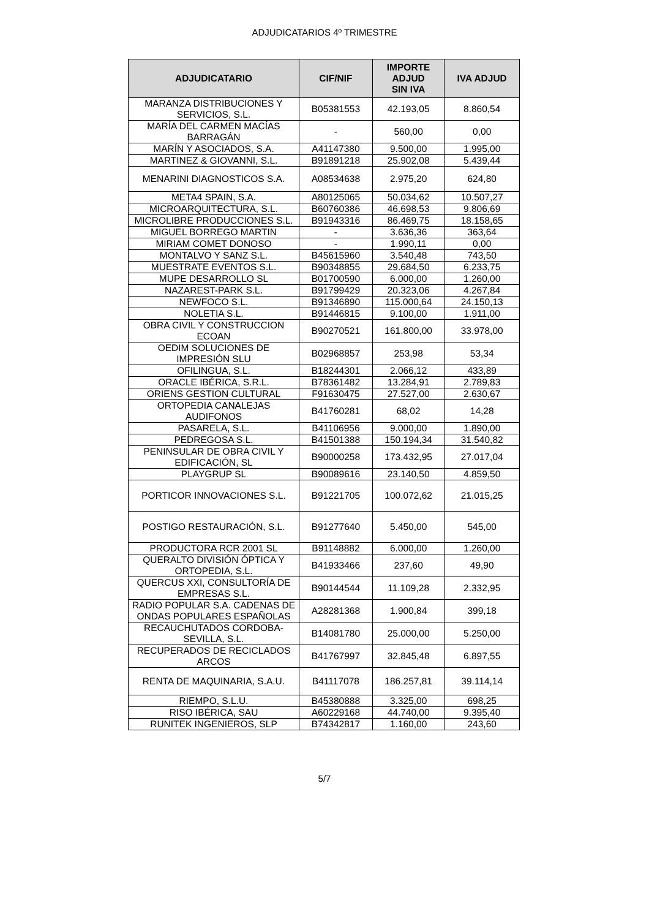ADJUDICATARIOS 4º TRIMESTRE
| ADJUDICATARIO | CIF/NIF | IMPORTE ADJUD SIN IVA | IVA ADJUD |
| --- | --- | --- | --- |
| MARANZA DISTRIBUCIONES Y SERVICIOS, S.L. | B05381553 | 42.193,05 | 8.860,54 |
| MARÍA DEL CARMEN MACÍAS BARRAGÁN | - | 560,00 | 0,00 |
| MARÍN Y ASOCIADOS, S.A. | A41147380 | 9.500,00 | 1.995,00 |
| MARTINEZ & GIOVANNI, S.L. | B91891218 | 25.902,08 | 5.439,44 |
| MENARINI DIAGNOSTICOS S.A. | A08534638 | 2.975,20 | 624,80 |
| META4 SPAIN, S.A. | A80125065 | 50.034,62 | 10.507,27 |
| MICROARQUITECTURA, S.L. | B60760386 | 46.698,53 | 9.806,69 |
| MICROLIBRE PRODUCCIONES S.L. | B91943316 | 86.469,75 | 18.158,65 |
| MIGUEL BORREGO MARTIN | - | 3.636,36 | 363,64 |
| MIRIAM COMET DONOSO | - | 1.990,11 | 0,00 |
| MONTALVO Y SANZ S.L. | B45615960 | 3.540,48 | 743,50 |
| MUESTRATE EVENTOS S.L. | B90348855 | 29.684,50 | 6.233,75 |
| MUPE DESARROLLO SL | B01700590 | 6.000,00 | 1.260,00 |
| NAZAREST-PARK S.L. | B91799429 | 20.323,06 | 4.267,84 |
| NEWFOCO S.L. | B91346890 | 115.000,64 | 24.150,13 |
| NOLETIA S.L. | B91446815 | 9.100,00 | 1.911,00 |
| OBRA CIVIL Y CONSTRUCCION ECOAN | B90270521 | 161.800,00 | 33.978,00 |
| OEDIM SOLUCIONES DE IMPRESIÓN SLU | B02968857 | 253,98 | 53,34 |
| OFILINGUA, S.L. | B18244301 | 2.066,12 | 433,89 |
| ORACLE IBÉRICA, S.R.L. | B78361482 | 13.284,91 | 2.789,83 |
| ORIENS GESTION CULTURAL | F91630475 | 27.527,00 | 2.630,67 |
| ORTOPEDIA CANALEJAS AUDIFONOS | B41760281 | 68,02 | 14,28 |
| PASARELA, S.L. | B41106956 | 9.000,00 | 1.890,00 |
| PEDREGOSA S.L. | B41501388 | 150.194,34 | 31.540,82 |
| PENINSULAR DE OBRA CIVIL Y EDIFICACIÓN, SL | B90000258 | 173.432,95 | 27.017,04 |
| PLAYGRUP SL | B90089616 | 23.140,50 | 4.859,50 |
| PORTICOR INNOVACIONES S.L. | B91221705 | 100.072,62 | 21.015,25 |
| POSTIGO RESTAURACIÓN, S.L. | B91277640 | 5.450,00 | 545,00 |
| PRODUCTORA RCR 2001 SL | B91148882 | 6.000,00 | 1.260,00 |
| QUERALTO DIVISIÓN ÓPTICA Y ORTOPEDIA, S.L. | B41933466 | 237,60 | 49,90 |
| QUERCUS XXI, CONSULTORÍA DE EMPRESAS S.L. | B90144544 | 11.109,28 | 2.332,95 |
| RADIO POPULAR S.A. CADENAS DE ONDAS POPULARES ESPAÑOLAS | A28281368 | 1.900,84 | 399,18 |
| RECAUCHUTADOS CORDOBA-SEVILLA, S.L. | B14081780 | 25.000,00 | 5.250,00 |
| RECUPERADOS DE RECICLADOS ARCOS | B41767997 | 32.845,48 | 6.897,55 |
| RENTA DE MAQUINARIA, S.A.U. | B41117078 | 186.257,81 | 39.114,14 |
| RIEMPO, S.L.U. | B45380888 | 3.325,00 | 698,25 |
| RISO IBÉRICA, SAU | A60229168 | 44.740,00 | 9.395,40 |
| RUNITEK INGENIEROS, SLP | B74342817 | 1.160,00 | 243,60 |
5/7